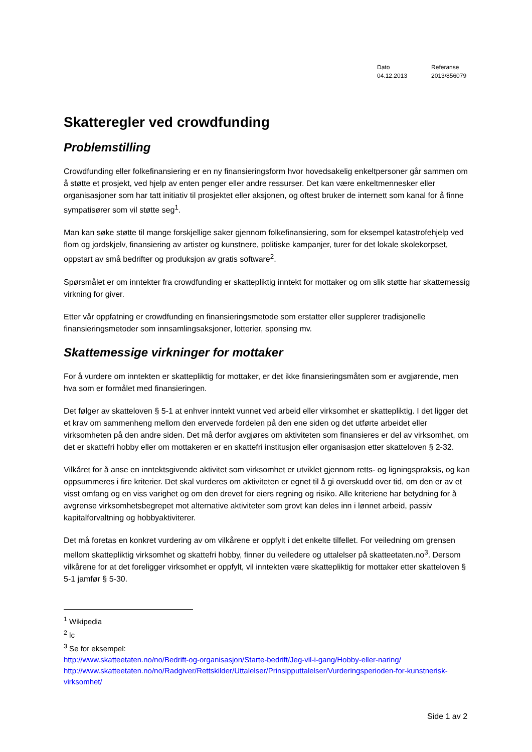Dato
04.12.2013
Referanse
2013/856079
Skatteregler ved crowdfunding
Problemstilling
Crowdfunding eller folkefinansiering er en ny finansieringsform hvor hovedsakelig enkeltpersoner går sammen om å støtte et prosjekt, ved hjelp av enten penger eller andre ressurser. Det kan være enkeltmennesker eller organisasjoner som har tatt initiativ til prosjektet eller aksjonen, og oftest bruker de internett som kanal for å finne sympatisører som vil støtte seg<sup>1</sup>.
Man kan søke støtte til mange forskjellige saker gjennom folkefinansiering, som for eksempel katastrofehjelp ved flom og jordskjelv, finansiering av artister og kunstnere, politiske kampanjer, turer for det lokale skolekorpset, oppstart av små bedrifter og produksjon av gratis software<sup>2</sup>.
Spørsmålet er om inntekter fra crowdfunding er skattepliktig inntekt for mottaker og om slik støtte har skattemessig virkning for giver.
Etter vår oppfatning er crowdfunding en finansieringsmetode som erstatter eller supplerer tradisjonelle finansieringsmetoder som innsamlingsaksjoner, lotterier, sponsing mv.
Skattemessige virkninger for mottaker
For å vurdere om inntekten er skattepliktig for mottaker, er det ikke finansieringsmåten som er avgjørende, men hva som er formålet med finansieringen.
Det følger av skatteloven § 5-1 at enhver inntekt vunnet ved arbeid eller virksomhet er skattepliktig. I det ligger det et krav om sammenheng mellom den ervervede fordelen på den ene siden og det utførte arbeidet eller virksomheten på den andre siden. Det må derfor avgjøres om aktiviteten som finansieres er del av virksomhet, om det er skattefri hobby eller om mottakeren er en skattefri institusjon eller organisasjon etter skatteloven § 2-32.
Vilkåret for å anse en inntektsgivende aktivitet som virksomhet er utviklet gjennom retts- og ligningspraksis, og kan oppsummeres i fire kriterier. Det skal vurderes om aktiviteten er egnet til å gi overskudd over tid, om den er av et visst omfang og en viss varighet og om den drevet for eiers regning og risiko. Alle kriteriene har betydning for å avgrense virksomhetsbegrepet mot alternative aktiviteter som grovt kan deles inn i lønnet arbeid, passiv kapitalforvaltning og hobbyaktiviterer.
Det må foretas en konkret vurdering av om vilkårene er oppfylt i det enkelte tilfellet. For veiledning om grensen mellom skattepliktig virksomhet og skattefri hobby, finner du veiledere og uttalelser på skatteetaten.no<sup>3</sup>. Dersom vilkårene for at det foreligger virksomhet er oppfylt, vil inntekten være skattepliktig for mottaker etter skatteloven § 5-1 jamfør § 5-30.
<sup>1</sup> Wikipedia
<sup>2</sup> lc
<sup>3</sup> Se for eksempel:
http://www.skatteetaten.no/no/Bedrift-og-organisasjon/Starte-bedrift/Jeg-vil-i-gang/Hobby-eller-naring/
http://www.skatteetaten.no/no/Radgiver/Rettskilder/Uttalelser/Prinsipputtalelser/Vurderingsperioden-for-kunstnerisk-virksomhet/
Side 1 av 2